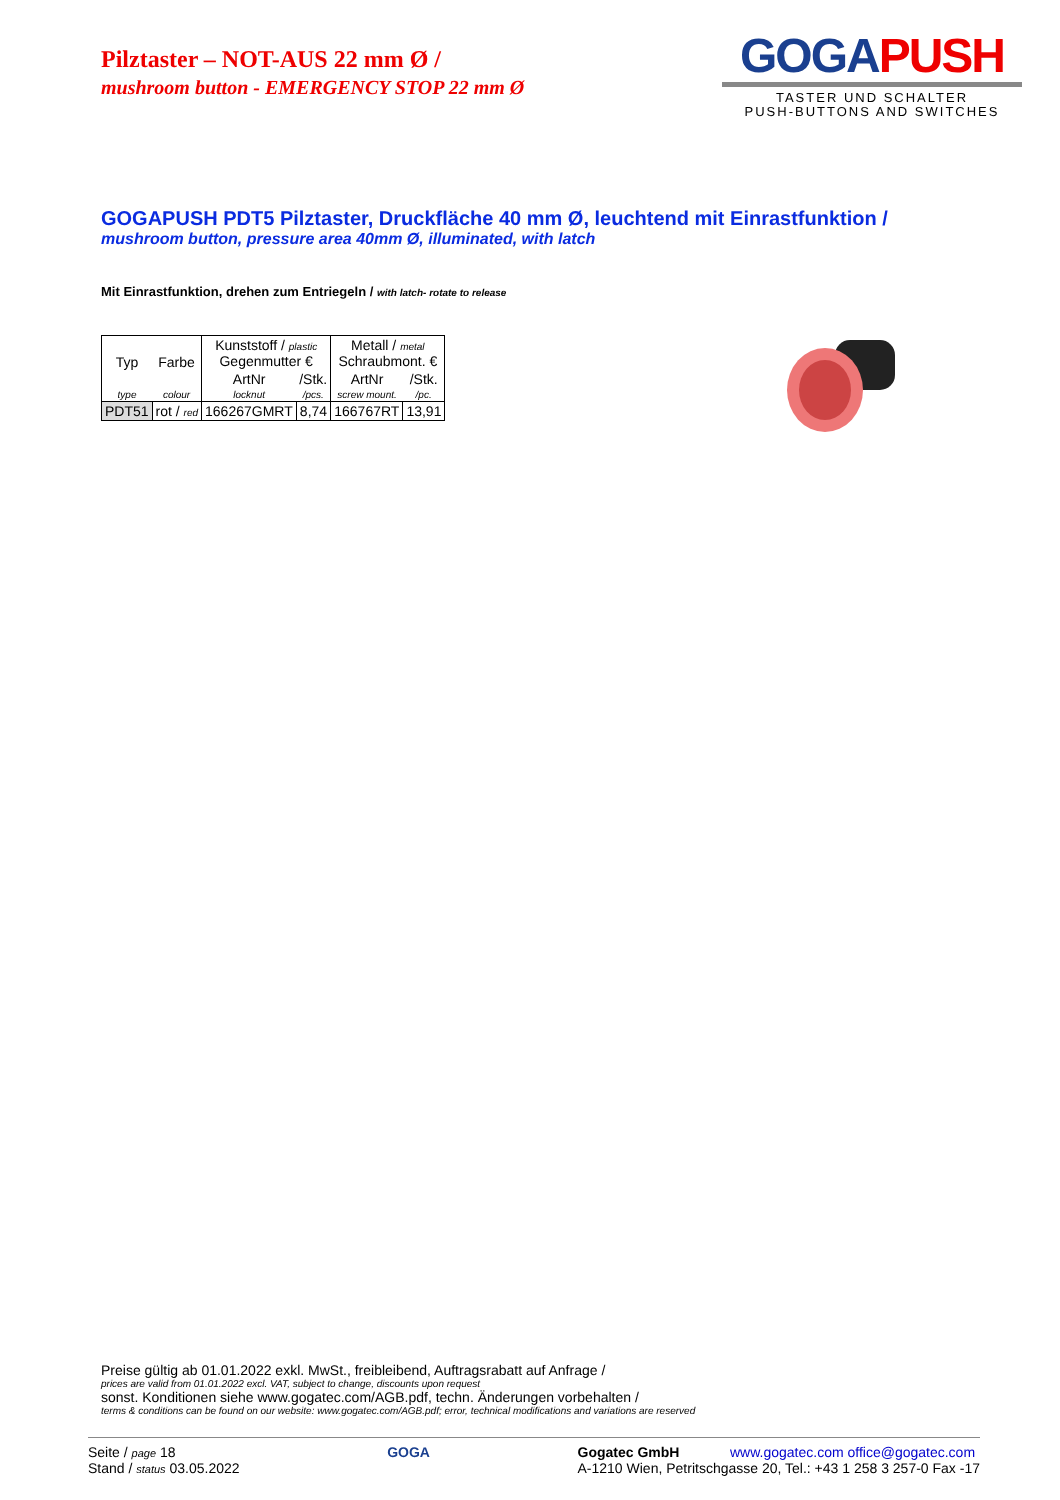Pilztaster – NOT-AUS 22 mm Ø /
mushroom button - EMERGENCY STOP 22 mm Ø
GOGA PUSH
TASTER UND SCHALTER
PUSH-BUTTONS AND SWITCHES
GOGAPUSH PDT5 Pilztaster, Druckfläche 40 mm Ø, leuchtend mit Einrastfunktion /
mushroom button, pressure area 40mm Ø, illuminated, with latch
Mit Einrastfunktion, drehen zum Entriegeln / with latch- rotate to release
| Typ | Farbe | Kunststoff / plastic Gegenmutter € | | Metall / metal Schraubmont. € | |
| | | ArtNr | /Stk. | ArtNr | /Stk. |
| type | colour | locknut | /pcs. | screw mount. | /pc. |
| PDT51 | rot / red | 166267GMRT | 8,74 | 166767RT | 13,91 |
Preise gültig ab 01.01.2022 exkl. MwSt., freibleibend, Auftragsrabatt auf Anfrage /
prices are valid from 01.01.2022 excl. VAT, subject to change, discounts upon request
sonst. Konditionen siehe www.gogatec.com/AGB.pdf, techn. Änderungen vorbehalten /
terms & conditions can be found on our website: www.gogatec.com/AGB.pdf; error, technical modifications and variations are reserved
Seite / page 18
Stand / status 03.05.2022
GOGA Gogatec GmbH www.gogatec.com office@gogatec.com
A-1210 Wien, Petritschgasse 20, Tel.: +43 1 258 3 257-0 Fax -17